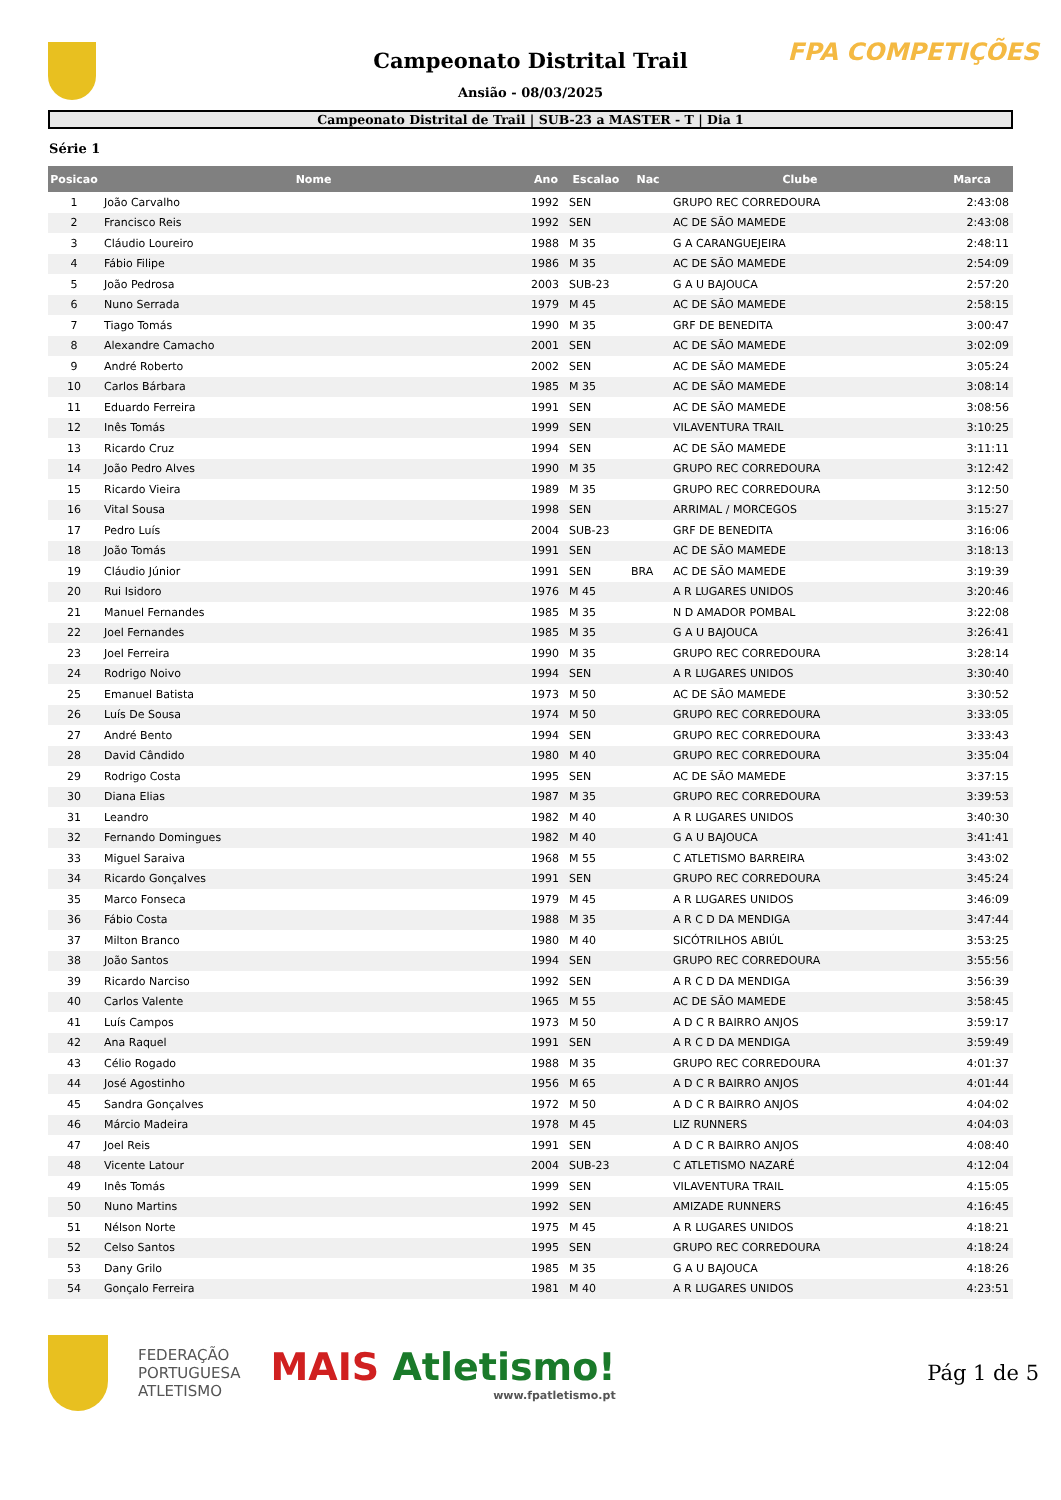FPA COMPETIÇÕES
Campeonato Distrital Trail
Ansião - 08/03/2025
Campeonato Distrital de Trail | SUB-23 a MASTER - T | Dia 1
Série 1
| Posicao | Nome | Ano | Escalao | Nac | Clube | Marca |
| --- | --- | --- | --- | --- | --- | --- |
| 1 | João Carvalho | 1992 | SEN | | GRUPO REC CORREDOURA | 2:43:08 |
| 2 | Francisco Reis | 1992 | SEN | | AC DE SÃO MAMEDE | 2:43:08 |
| 3 | Cláudio Loureiro | 1988 | M 35 | | G A CARANGUEJEIRA | 2:48:11 |
| 4 | Fábio Filipe | 1986 | M 35 | | AC DE SÃO MAMEDE | 2:54:09 |
| 5 | João Pedrosa | 2003 | SUB-23 | | G A U BAJOUCA | 2:57:20 |
| 6 | Nuno Serrada | 1979 | M 45 | | AC DE SÃO MAMEDE | 2:58:15 |
| 7 | Tiago Tomás | 1990 | M 35 | | GRF DE BENEDITA | 3:00:47 |
| 8 | Alexandre Camacho | 2001 | SEN | | AC DE SÃO MAMEDE | 3:02:09 |
| 9 | André Roberto | 2002 | SEN | | AC DE SÃO MAMEDE | 3:05:24 |
| 10 | Carlos Bárbara | 1985 | M 35 | | AC DE SÃO MAMEDE | 3:08:14 |
| 11 | Eduardo Ferreira | 1991 | SEN | | AC DE SÃO MAMEDE | 3:08:56 |
| 12 | Inês Tomás | 1999 | SEN | | VILAVENTURA TRAIL | 3:10:25 |
| 13 | Ricardo Cruz | 1994 | SEN | | AC DE SÃO MAMEDE | 3:11:11 |
| 14 | João Pedro Alves | 1990 | M 35 | | GRUPO REC CORREDOURA | 3:12:42 |
| 15 | Ricardo Vieira | 1989 | M 35 | | GRUPO REC CORREDOURA | 3:12:50 |
| 16 | Vital Sousa | 1998 | SEN | | ARRIMAL / MORCEGOS | 3:15:27 |
| 17 | Pedro Luís | 2004 | SUB-23 | | GRF DE BENEDITA | 3:16:06 |
| 18 | João Tomás | 1991 | SEN | | AC DE SÃO MAMEDE | 3:18:13 |
| 19 | Cláudio Júnior | 1991 | SEN | BRA | AC DE SÃO MAMEDE | 3:19:39 |
| 20 | Rui Isidoro | 1976 | M 45 | | A R LUGARES UNIDOS | 3:20:46 |
| 21 | Manuel Fernandes | 1985 | M 35 | | N D AMADOR POMBAL | 3:22:08 |
| 22 | Joel Fernandes | 1985 | M 35 | | G A U BAJOUCA | 3:26:41 |
| 23 | Joel Ferreira | 1990 | M 35 | | GRUPO REC CORREDOURA | 3:28:14 |
| 24 | Rodrigo Noivo | 1994 | SEN | | A R LUGARES UNIDOS | 3:30:40 |
| 25 | Emanuel Batista | 1973 | M 50 | | AC DE SÃO MAMEDE | 3:30:52 |
| 26 | Luís De Sousa | 1974 | M 50 | | GRUPO REC CORREDOURA | 3:33:05 |
| 27 | André Bento | 1994 | SEN | | GRUPO REC CORREDOURA | 3:33:43 |
| 28 | David Cândido | 1980 | M 40 | | GRUPO REC CORREDOURA | 3:35:04 |
| 29 | Rodrigo Costa | 1995 | SEN | | AC DE SÃO MAMEDE | 3:37:15 |
| 30 | Diana Elias | 1987 | M 35 | | GRUPO REC CORREDOURA | 3:39:53 |
| 31 | Leandro | 1982 | M 40 | | A R LUGARES UNIDOS | 3:40:30 |
| 32 | Fernando Domingues | 1982 | M 40 | | G A U BAJOUCA | 3:41:41 |
| 33 | Miguel Saraiva | 1968 | M 55 | | C ATLETISMO BARREIRA | 3:43:02 |
| 34 | Ricardo Gonçalves | 1991 | SEN | | GRUPO REC CORREDOURA | 3:45:24 |
| 35 | Marco Fonseca | 1979 | M 45 | | A R LUGARES UNIDOS | 3:46:09 |
| 36 | Fábio Costa | 1988 | M 35 | | A R C D DA MENDIGA | 3:47:44 |
| 37 | Milton Branco | 1980 | M 40 | | SICÓTRILHOS ABIÚL | 3:53:25 |
| 38 | João Santos | 1994 | SEN | | GRUPO REC CORREDOURA | 3:55:56 |
| 39 | Ricardo Narciso | 1992 | SEN | | A R C D DA MENDIGA | 3:56:39 |
| 40 | Carlos Valente | 1965 | M 55 | | AC DE SÃO MAMEDE | 3:58:45 |
| 41 | Luís Campos | 1973 | M 50 | | A D C R BAIRRO ANJOS | 3:59:17 |
| 42 | Ana Raquel | 1991 | SEN | | A R C D DA MENDIGA | 3:59:49 |
| 43 | Célio Rogado | 1988 | M 35 | | GRUPO REC CORREDOURA | 4:01:37 |
| 44 | José Agostinho | 1956 | M 65 | | A D C R BAIRRO ANJOS | 4:01:44 |
| 45 | Sandra Gonçalves | 1972 | M 50 | | A D C R BAIRRO ANJOS | 4:04:02 |
| 46 | Márcio Madeira | 1978 | M 45 | | LIZ RUNNERS | 4:04:03 |
| 47 | Joel Reis | 1991 | SEN | | A D C R BAIRRO ANJOS | 4:08:40 |
| 48 | Vicente Latour | 2004 | SUB-23 | | C ATLETISMO NAZARÉ | 4:12:04 |
| 49 | Inês Tomás | 1999 | SEN | | VILAVENTURA TRAIL | 4:15:05 |
| 50 | Nuno Martins | 1992 | SEN | | AMIZADE RUNNERS | 4:16:45 |
| 51 | Nélson Norte | 1975 | M 45 | | A R LUGARES UNIDOS | 4:18:21 |
| 52 | Celso Santos | 1995 | SEN | | GRUPO REC CORREDOURA | 4:18:24 |
| 53 | Dany Grilo | 1985 | M 35 | | G A U BAJOUCA | 4:18:26 |
| 54 | Gonçalo Ferreira | 1981 | M 40 | | A R LUGARES UNIDOS | 4:23:51 |
FEDERAÇÃO
PORTUGUESA
ATLETISMO
MAIS Atletismo!
www.fpatletismo.pt
Pág 1 de 5